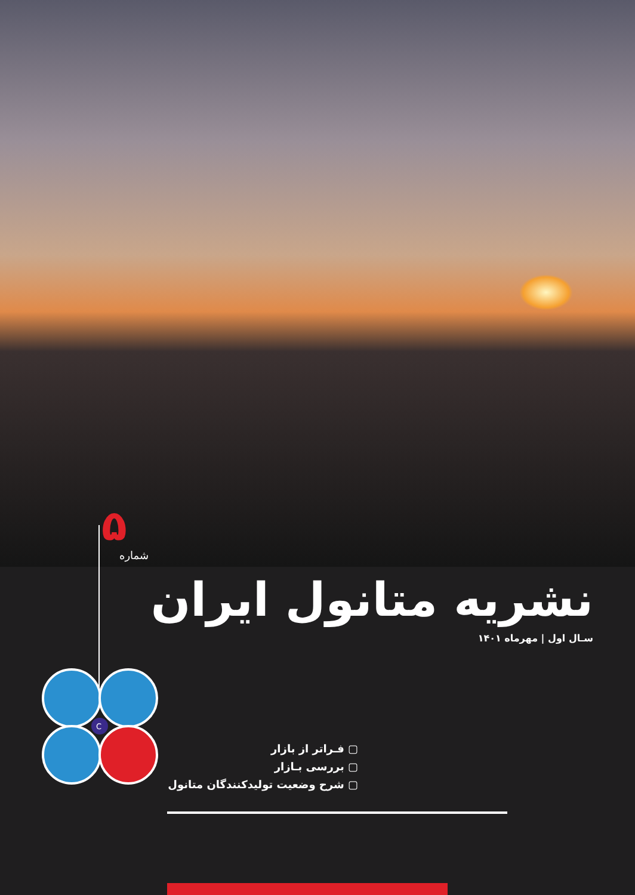۵
شماره
نشریه متانول ایران
سـال اول | مهرماه ۱۴۰۱
C
▢ فـراتر از بازار
▢ بررسی بـازار
▢ شرح وضعیت تولیدکنندگان متانول